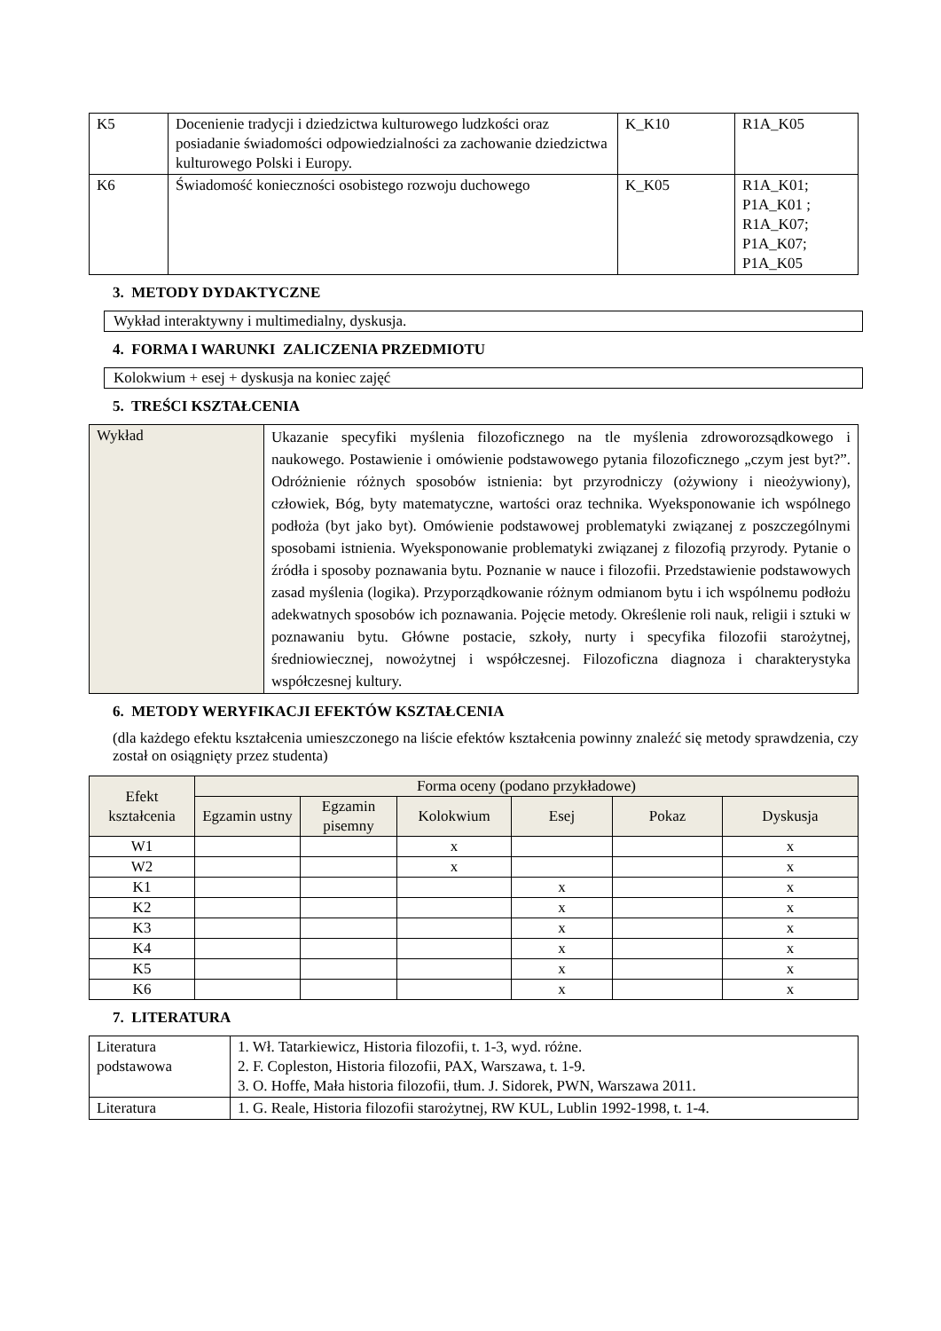| K5 | Docenienie tradycji i dziedzictwa kulturowego ludzkości oraz posiadanie świadomości odpowiedzialności za zachowanie dziedzictwa kulturowego Polski i Europy. | K_K10 | R1A_K05 |
| K6 | Świadomość konieczności osobistego rozwoju duchowego | K_K05 | R1A_K01; P1A_K01 ; R1A_K07; P1A_K07; P1A_K05 |
3. METODY DYDAKTYCZNE
Wykład interaktywny i multimedialny, dyskusja.
4. FORMA I WARUNKI ZALICZENIA PRZEDMIOTU
Kolokwium + esej + dyskusja na koniec zajęć
5. TREŚCI KSZTAŁCENIA
| Wykład | Ukazanie specyfiki myślenia filozoficznego na tle myślenia zdroworozsądkowego i naukowego. Postawienie i omówienie podstawowego pytania filozoficznego „czym jest byt?”. Odróżnienie różnych sposobów istnienia: byt przyrodniczy (ożywiony i nieożywiony), człowiek, Bóg, byty matematyczne, wartości oraz technika. Wyeksponowanie ich wspólnego podłoża (byt jako byt). Omówienie podstawowej problematyki związanej z poszczególnymi sposobami istnienia. Wyeksponowanie problematyki związanej z filozofią przyrody. Pytanie o źródła i sposoby poznawania bytu. Poznanie w nauce i filozofii. Przedstawienie podstawowych zasad myślenia (logika). Przyporządkowanie różnym odmianom bytu i ich wspólnemu podłożu adekwatnych sposobów ich poznawania. Pojęcie metody. Określenie roli nauk, religii i sztuki w poznawaniu bytu. Główne postacie, szkoły, nurty i specyfika filozofii starożytnej, średniowiecznej, nowożytnej i współczesnej. Filozoficzna diagnoza i charakterystyka współczesnej kultury. |
6. METODY WERYFIKACJI EFEKTÓW KSZTAŁCENIA
(dla każdego efektu kształcenia umieszczonego na liście efektów kształcenia powinny znaleźć się metody sprawdzenia, czy został on osiągnięty przez studenta)
| Efekt kształcenia | Forma oceny (podano przykładowe) | | | | | |
| --- | --- | --- | --- | --- | --- | --- |
| | Egzamin ustny | Egzamin pisemny | Kolokwium | Esej | Pokaz | Dyskusja |
| W1 | | | x | | | x |
| W2 | | | x | | | x |
| K1 | | | | x | | x |
| K2 | | | | x | | x |
| K3 | | | | x | | x |
| K4 | | | | x | | x |
| K5 | | | | x | | x |
| K6 | | | | x | | x |
7. LITERATURA
| Literatura podstawowa | 1. Wł. Tatarkiewicz, Historia filozofii, t. 1-3, wyd. różne. 2. F. Copleston, Historia filozofii, PAX, Warszawa, t. 1-9. 3. O. Hoffe, Mała historia filozofii, tłum. J. Sidorek, PWN, Warszawa 2011. |
| Literatura | 1. G. Reale, Historia filozofii starożytnej, RW KUL, Lublin 1992-1998, t. 1-4. |